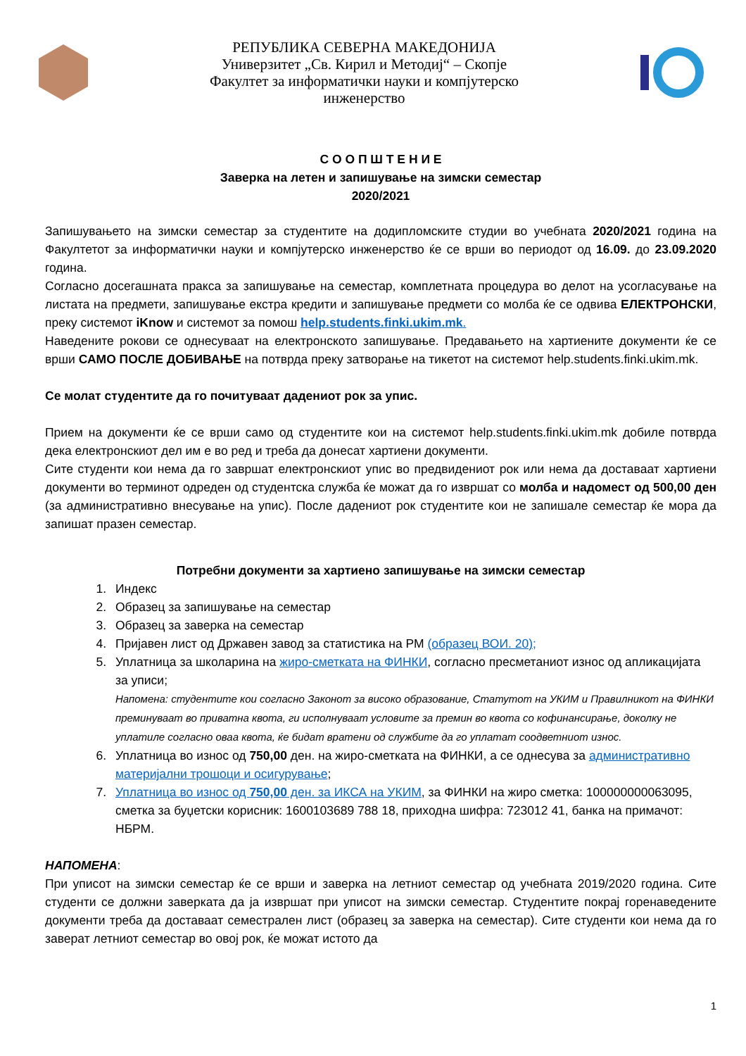РЕПУБЛИКА СЕВЕРНА МАКЕДОНИЈА
Универзитет „Св. Кирил и Методиј“ – Скопје
Факултет за информатички науки и компјутерско инженерство
С О О П Ш Т Е Н И Е
Заверка на летен и запишување на зимски семестар
2020/2021
Запишувањето на зимски семестар за студентите на додипломските студии во учебната 2020/2021 година на Факултетот за информатички науки и компјутерско инженерство ќе се врши во периодот од 16.09. до 23.09.2020 година.
Согласно досегашната пракса за запишување на семестар, комплетната процедура во делот на усогласување на листата на предмети, запишување екстра кредити и запишување предмети со молба ќе се одвива ЕЛЕКТРОНСКИ, преку системот iKnow и системот за помош help.students.finki.ukim.mk.
Наведените рокови се однесуваат на електронското запишување. Предавањето на хартиените документи ќе се врши САМО ПОСЛЕ ДОБИВАЊЕ на потврда преку затворање на тикетот на системот help.students.finki.ukim.mk.
Се молат студентите да го почитуваат дадениот рок за упис.
Прием на документи ќе се врши само од студентите кои на системот help.students.finki.ukim.mk добиле потврда дека електронскиот дел им е во ред и треба да донесат хартиени документи.
Сите студенти кои нема да го завршат електронскиот упис во предвидениот рок или нема да доставаат хартиени документи во терминот одреден од студентска служба ќе можат да го извршат со молба и надомест од 500,00 ден (за административно внесување на упис). После дадениот рок студентите кои не запишале семестар ќе мора да запишат празен семестар.
Потребни документи за хартиено запишување на зимски семестар
1. Индекс
2. Образец за запишување на семестар
3. Образец за заверка на семестар
4. Пријавен лист од Државен завод за статистика на РМ (образец ВОИ. 20);
5. Уплатница за школарина на жиро-сметката на ФИНКИ, согласно пресметаниот износ од апликацијата за уписи;
Напомена: студентите кои согласно Законот за високо образование, Статутот на УКИМ и Правилникот на ФИНКИ преминуваат во приватна квота, ги исполнуваат условите за премин во квота со кофинансирање, доколку не уплатиле согласно оваа квота, ќе бидат вратени од службите да го уплатат соодветниот износ.
6. Уплатница во износ од 750,00 ден. на жиро-сметката на ФИНКИ, а се однесува за административно материјални трошоци и осигурување;
7. Уплатница во износ од 750,00 ден. за ИКСА на УКИМ, за ФИНКИ на жиро сметка: 100000000063095, сметка за буџетски корисник: 1600103689 788 18, приходна шифра: 723012 41, банка на примачот: НБРМ.
НАПОМЕНА:
При уписот на зимски семестар ќе се врши и заверка на летниот семестар од учебната 2019/2020 година. Сите студенти се должни заверката да ја извршат при уписот на зимски семестар. Студентите покрај горенаведените документи треба да доставаат семестрален лист (образец за заверка на семестар). Сите студенти кои нема да го заверат летниот семестар во овој рок, ќе можат истото да
1